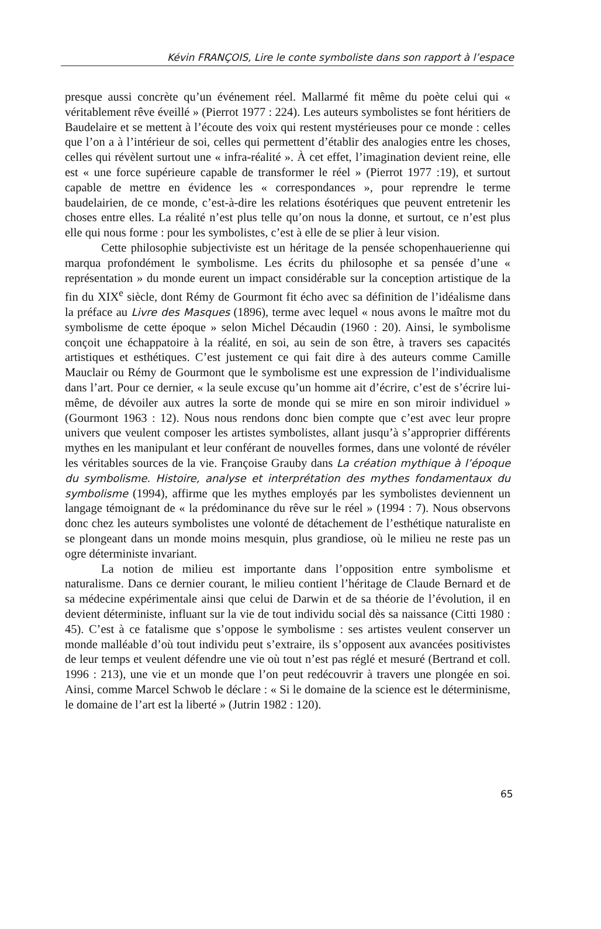Kévin FRANÇOIS, Lire le conte symboliste dans son rapport à l’espace
presque aussi concrète qu’un événement réel. Mallarmé fit même du poète celui qui « véritablement rêve éveillé » (Pierrot 1977 : 224). Les auteurs symbolistes se font héritiers de Baudelaire et se mettent à l’écoute des voix qui restent mystérieuses pour ce monde : celles que l’on a à l’intérieur de soi, celles qui permettent d’établir des analogies entre les choses, celles qui révèlent surtout une « infra-réalité ». À cet effet, l’imagination devient reine, elle est « une force supérieure capable de transformer le réel » (Pierrot 1977 :19), et surtout capable de mettre en évidence les « correspondances », pour reprendre le terme baudelairien, de ce monde, c’est-à-dire les relations ésotériques que peuvent entretenir les choses entre elles. La réalité n’est plus telle qu’on nous la donne, et surtout, ce n’est plus elle qui nous forme : pour les symbolistes, c’est à elle de se plier à leur vision.
Cette philosophie subjectiviste est un héritage de la pensée schopenhauerienne qui marqua profondément le symbolisme. Les écrits du philosophe et sa pensée d’une « représentation » du monde eurent un impact considérable sur la conception artistique de la fin du XIX<sup>e</sup> siècle, dont Rémy de Gourmont fit écho avec sa définition de l’idéalisme dans la préface au Livre des Masques (1896), terme avec lequel « nous avons le maître mot du symbolisme de cette époque » selon Michel Décaudin (1960 : 20). Ainsi, le symbolisme conçoit une échappatoire à la réalité, en soi, au sein de son être, à travers ses capacités artistiques et esthétiques. C’est justement ce qui fait dire à des auteurs comme Camille Mauclair ou Rémy de Gourmont que le symbolisme est une expression de l’individualisme dans l’art. Pour ce dernier, « la seule excuse qu’un homme ait d’écrire, c’est de s’écrire lui-même, de dévoiler aux autres la sorte de monde qui se mire en son miroir individuel » (Gourmont 1963 : 12). Nous nous rendons donc bien compte que c’est avec leur propre univers que veulent composer les artistes symbolistes, allant jusqu’à s’approprier différents mythes en les manipulant et leur conférant de nouvelles formes, dans une volonté de révéler les véritables sources de la vie. Françoise Grauby dans La création mythique à l’époque du symbolisme. Histoire, analyse et interprétation des mythes fondamentaux du symbolisme (1994), affirme que les mythes employés par les symbolistes deviennent un langage témoignant de « la prédominance du rêve sur le réel » (1994 : 7). Nous observons donc chez les auteurs symbolistes une volonté de détachement de l’esthétique naturaliste en se plongeant dans un monde moins mesquin, plus grandiose, où le milieu ne reste pas un ogre déterministe invariant.
La notion de milieu est importante dans l’opposition entre symbolisme et naturalisme. Dans ce dernier courant, le milieu contient l’héritage de Claude Bernard et de sa médecine expérimentale ainsi que celui de Darwin et de sa théorie de l’évolution, il en devient déterministe, influant sur la vie de tout individu social dès sa naissance (Citti 1980 : 45). C’est à ce fatalisme que s’oppose le symbolisme : ses artistes veulent conserver un monde malléable d’où tout individu peut s’extraire, ils s’opposent aux avancées positivistes de leur temps et veulent défendre une vie où tout n’est pas réglé et mesuré (Bertrand et coll. 1996 : 213), une vie et un monde que l’on peut redécouvrir à travers une plongée en soi. Ainsi, comme Marcel Schwob le déclare : « Si le domaine de la science est le déterminisme, le domaine de l’art est la liberté » (Jutrin 1982 : 120).
65